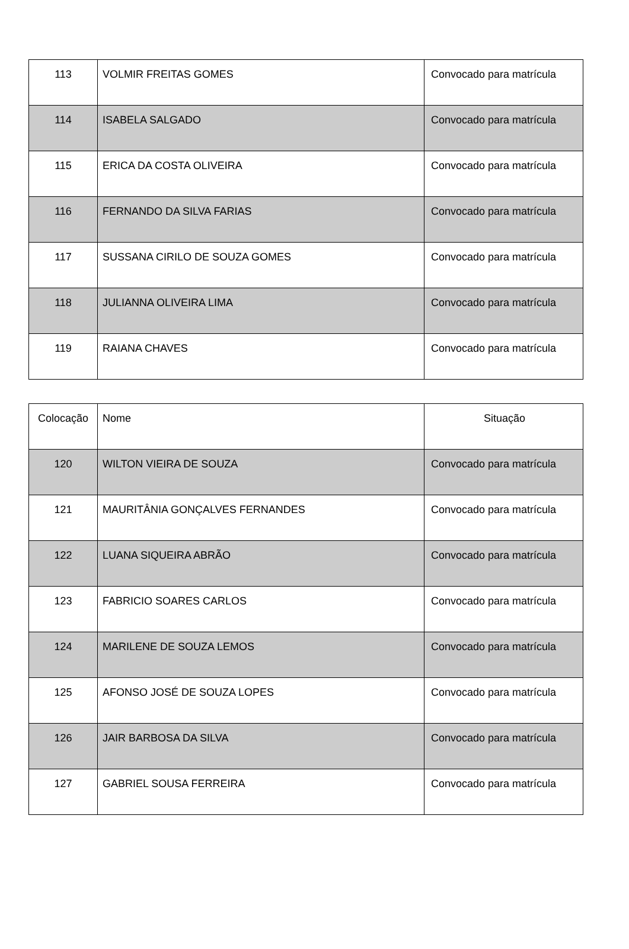| 113 | VOLMIR FREITAS GOMES | Convocado para matrícula |
| 114 | ISABELA SALGADO | Convocado para matrícula |
| 115 | ERICA DA COSTA OLIVEIRA | Convocado para matrícula |
| 116 | FERNANDO DA SILVA FARIAS | Convocado para matrícula |
| 117 | SUSSANA CIRILO DE SOUZA GOMES | Convocado para matrícula |
| 118 | JULIANNA OLIVEIRA LIMA | Convocado para matrícula |
| 119 | RAIANA CHAVES | Convocado para matrícula |
| Colocação | Nome | Situação |
| --- | --- | --- |
| 120 | WILTON VIEIRA DE SOUZA | Convocado para matrícula |
| 121 | MAURITÂNIA GONÇALVES FERNANDES | Convocado para matrícula |
| 122 | LUANA SIQUEIRA ABRÃO | Convocado para matrícula |
| 123 | FABRICIO SOARES CARLOS | Convocado para matrícula |
| 124 | MARILENE DE SOUZA LEMOS | Convocado para matrícula |
| 125 | AFONSO JOSÉ DE SOUZA LOPES | Convocado para matrícula |
| 126 | JAIR BARBOSA DA SILVA | Convocado para matrícula |
| 127 | GABRIEL SOUSA FERREIRA | Convocado para matrícula |